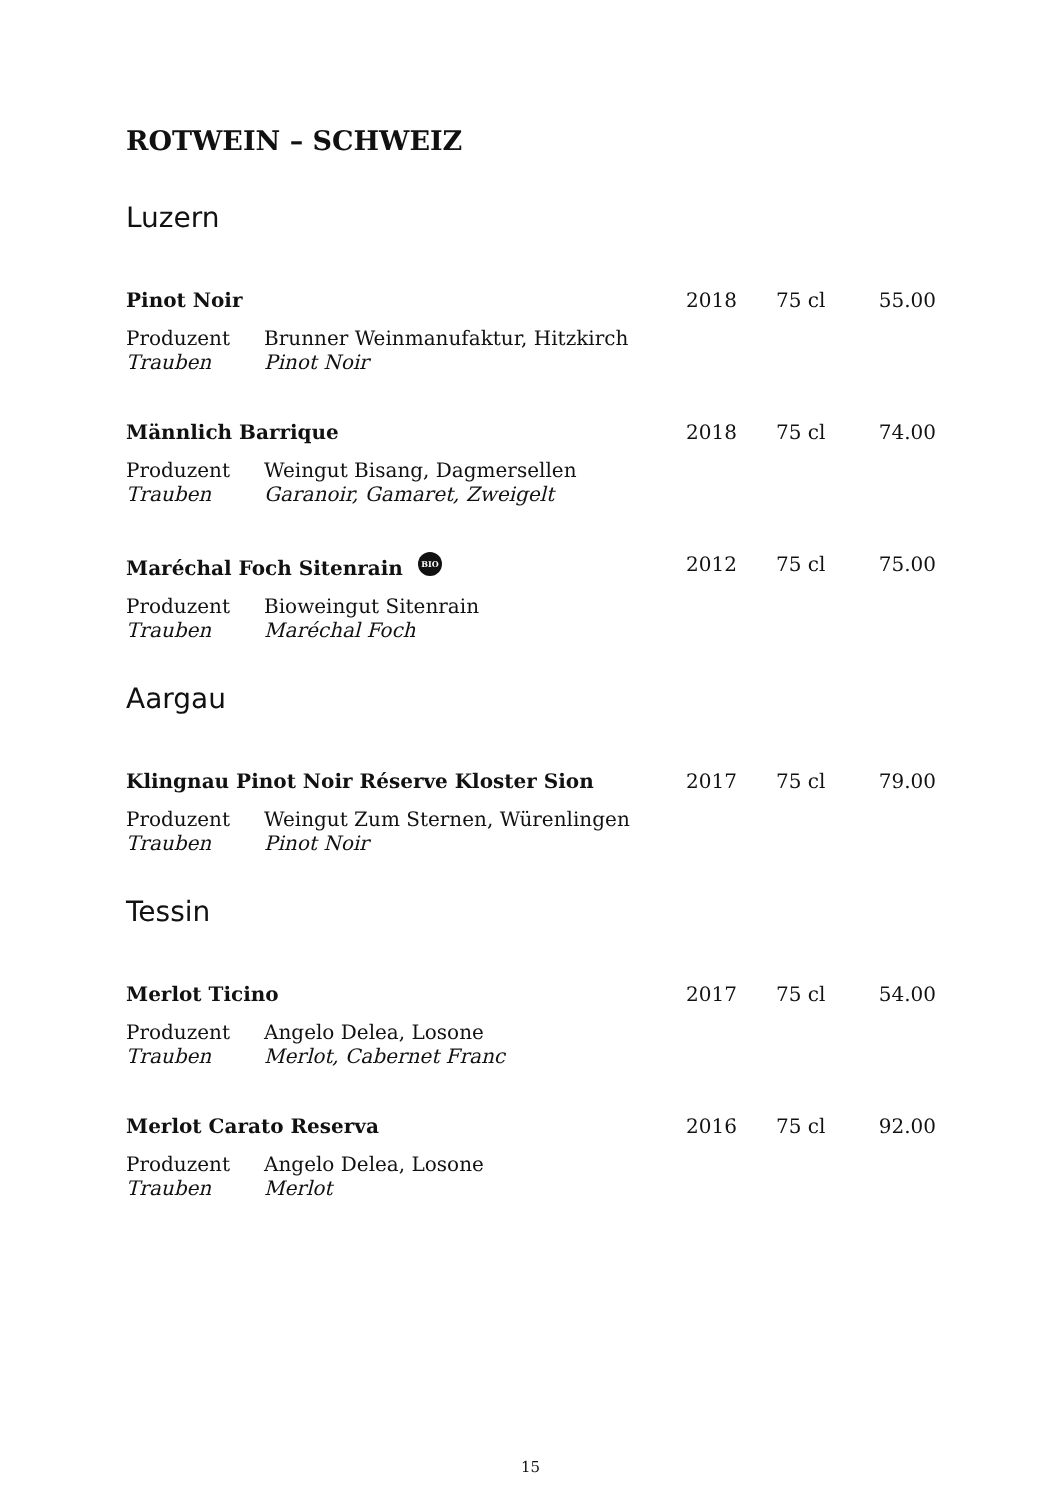ROTWEIN – SCHWEIZ
Luzern
| Pinot Noir | | 2018 | 75 cl | 55.00 |
| Produzent | Brunner Weinmanufaktur, Hitzkirch | | | |
| Trauben | Pinot Noir | | | |
| Männlich Barrique | | 2018 | 75 cl | 74.00 |
| Produzent | Weingut Bisang, Dagmersellen | | | |
| Trauben | Garanoir, Gamaret, Zweigelt | | | |
| Maréchal Foch Sitenrain BIO | | 2012 | 75 cl | 75.00 |
| Produzent | Bioweingut Sitenrain | | | |
| Trauben | Maréchal Foch | | | |
Aargau
| Klingnau Pinot Noir Réserve Kloster Sion | | 2017 | 75 cl | 79.00 |
| Produzent | Weingut Zum Sternen, Würenlingen | | | |
| Trauben | Pinot Noir | | | |
Tessin
| Merlot Ticino | | 2017 | 75 cl | 54.00 |
| Produzent | Angelo Delea, Losone | | | |
| Trauben | Merlot, Cabernet Franc | | | |
| Merlot Carato Reserva | | 2016 | 75 cl | 92.00 |
| Produzent | Angelo Delea, Losone | | | |
| Trauben | Merlot | | | |
15